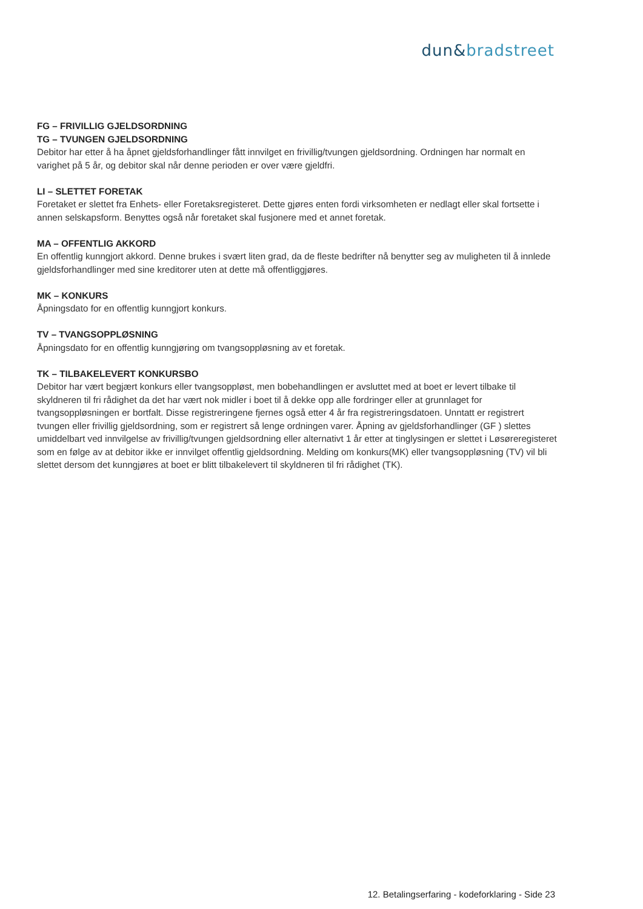dun&bradstreet
FG – FRIVILLIG GJELDSORDNING
TG – TVUNGEN GJELDSORDNING
Debitor har etter å ha åpnet gjeldsforhandlinger fått innvilget en frivillig/tvungen gjeldsordning. Ordningen har normalt en varighet på 5 år, og debitor skal når denne perioden er over være gjeldfri.
LI – SLETTET FORETAK
Foretaket er slettet fra Enhets- eller Foretaksregisteret. Dette gjøres enten fordi virksomheten er nedlagt eller skal fortsette i annen selskapsform. Benyttes også når foretaket skal fusjonere med et annet foretak.
MA – OFFENTLIG AKKORD
En offentlig kunngjort akkord. Denne brukes i svært liten grad, da de fleste bedrifter nå benytter seg av muligheten til å innlede gjeldsforhandlinger med sine kreditorer uten at dette må offentliggjøres.
MK – KONKURS
Åpningsdato for en offentlig kunngjort konkurs.
TV – TVANGSOPPLØSNING
Åpningsdato for en offentlig kunngjøring om tvangsoppløsning av et foretak.
TK – TILBAKELEVERT KONKURSBO
Debitor har vært begjært konkurs eller tvangsoppløst, men bobehandlingen er avsluttet med at boet er levert tilbake til skyldneren til fri rådighet da det har vært nok midler i boet til å dekke opp alle fordringer eller at grunnlaget for tvangsoppløsningen er bortfalt. Disse registreringene fjernes også etter 4 år fra registreringsdatoen. Unntatt er registrert tvungen eller frivillig gjeldsordning, som er registrert så lenge ordningen varer. Åpning av gjeldsforhandlinger (GF ) slettes umiddelbart ved innvilgelse av frivillig/tvungen gjeldsordning eller alternativt 1 år etter at tinglysingen er slettet i Løsøreregisteret som en følge av at debitor ikke er innvilget offentlig gjeldsordning. Melding om konkurs(MK) eller tvangsoppløsning (TV) vil bli slettet dersom det kunngjøres at boet er blitt tilbakelevert til skyldneren til fri rådighet (TK).
12. Betalingserfaring - kodeforklaring - Side 23